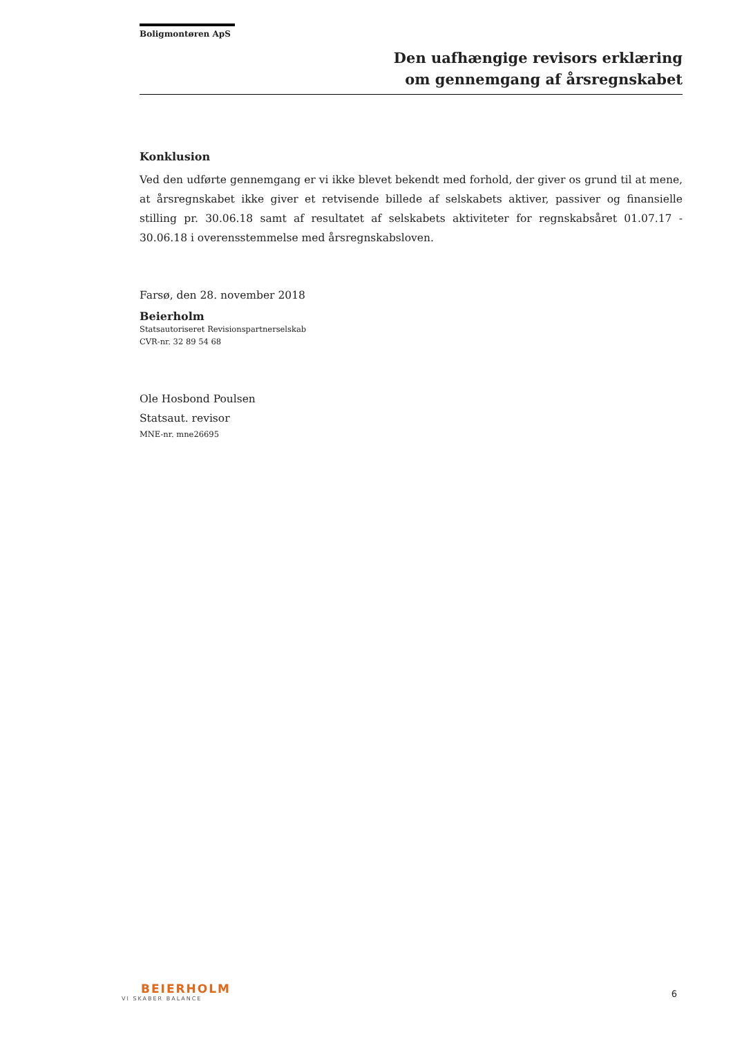Boligmontøren ApS
Den uafhængige revisors erklæring
om gennemgang af årsregnskabet
Konklusion
Ved den udførte gennemgang er vi ikke blevet bekendt med forhold, der giver os grund til at mene, at årsregnskabet ikke giver et retvisende billede af selskabets aktiver, passiver og finansielle stilling pr. 30.06.18 samt af resultatet af selskabets aktiviteter for regnskabsåret 01.07.17 - 30.06.18 i overensstemmelse med årsregnskabsloven.
Farsø, den 28. november 2018
Beierholm
Statsautoriseret Revisionspartnerselskab
CVR-nr. 32 89 54 68
Ole Hosbond Poulsen
Statsaut. revisor
MNE-nr. mne26695
BEIERHOLM
VI SKABER BALANCE
6